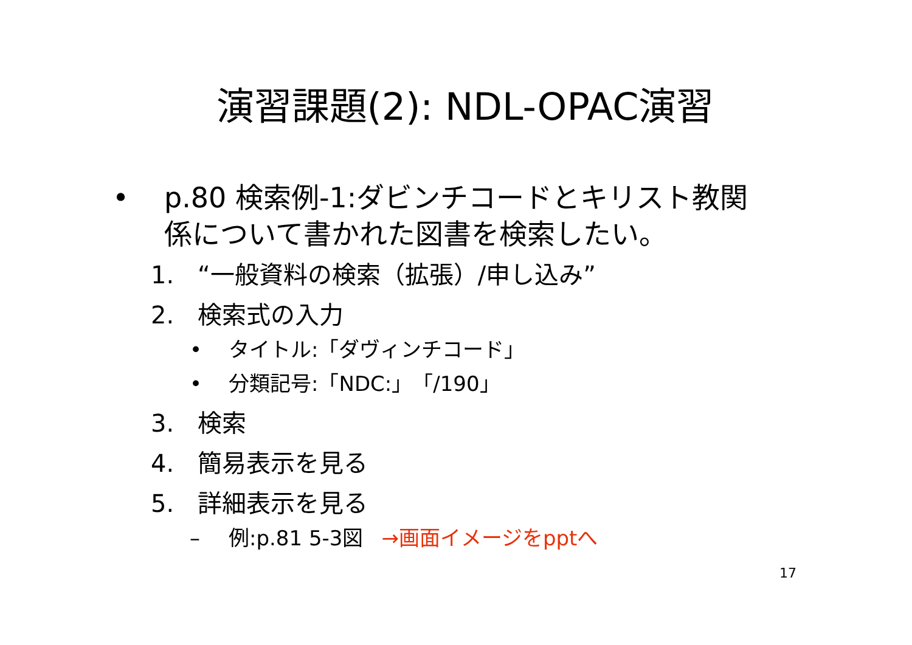演習課題(2): NDL-OPAC演習
• p.80 検索例-1:ダビンチコードとキリスト教関係について書かれた図書を検索したい。
1. “一般資料の検索（拡張）/申し込み”
2. 検索式の入力
• タイトル:「ダヴィンチコード」
• 分類記号:「NDC:」「/190」
3. 検索
4. 簡易表示を見る
5. 詳細表示を見る
– 例:p.81 5-3図 →画面イメージをpptへ
17